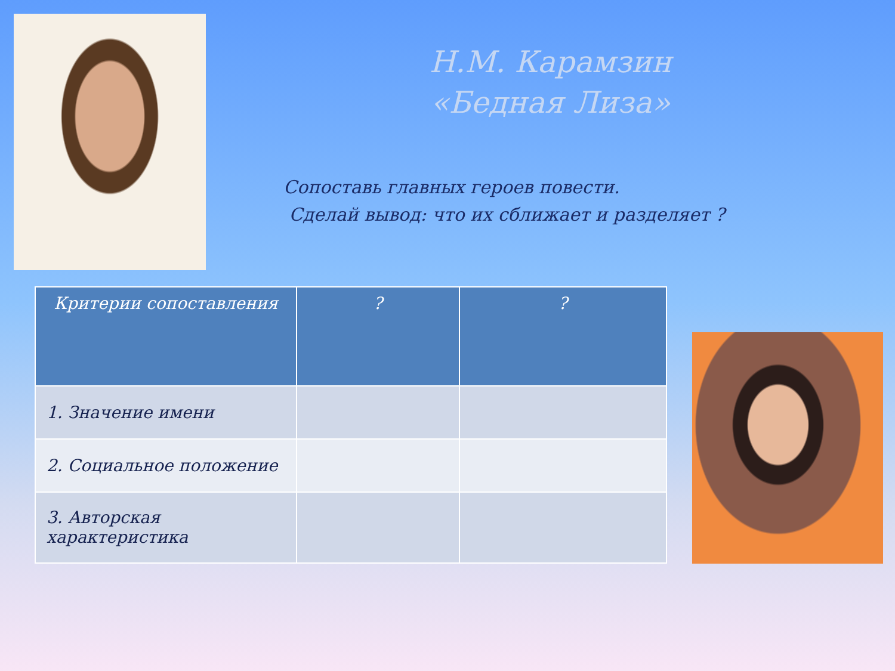Н.М. Карамзин
«Бедная Лиза»
Сопоставь главных героев повести.
Сделай вывод: что их сближает и разделяет ?
| Критерии сопоставления | ? | ? |
| --- | --- | --- |
| 1. Значение имени | | |
| 2. Социальное положение | | |
| 3. Авторская характеристика | | |